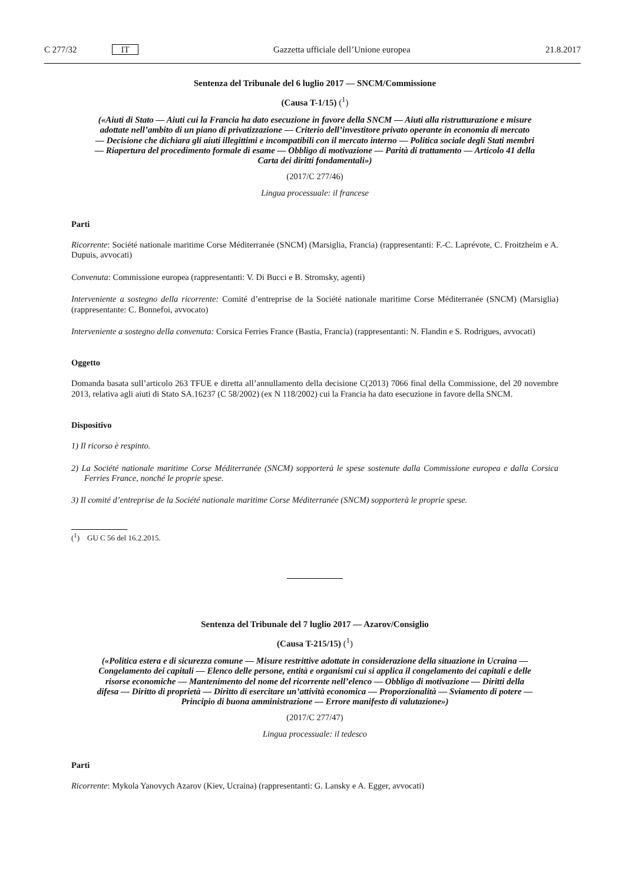C 277/32 IT Gazzetta ufficiale dell’Unione europea 21.8.2017
Sentenza del Tribunale del 6 luglio 2017 — SNCM/Commissione
(Causa T-1/15) (<sup>1</sup>)
(«Aiuti di Stato — Aiuti cui la Francia ha dato esecuzione in favore della SNCM — Aiuti alla ristrutturazione e misure adottate nell’ambito di un piano di privatizzazione — Criterio dell’investitore privato operante in economia di mercato — Decisione che dichiara gli aiuti illegittimi e incompatibili con il mercato interno — Politica sociale degli Stati membri — Riapertura del procedimento formale di esame — Obbligo di motivazione — Parità di trattamento — Articolo 41 della Carta dei diritti fondamentali»)
(2017/C 277/46)
Lingua processuale: il francese
Parti
Ricorrente: Société nationale maritime Corse Méditerranée (SNCM) (Marsiglia, Francia) (rappresentanti: F.-C. Laprévote, C. Froitzheim e A. Dupuis, avvocati)
Convenuta: Commissione europea (rappresentanti: V. Di Bucci e B. Stromsky, agenti)
Interveniente a sostegno della ricorrente: Comité d’entreprise de la Société nationale maritime Corse Méditerranée (SNCM) (Marsiglia) (rappresentante: C. Bonnefoi, avvocato)
Interveniente a sostegno della convenuta: Corsica Ferries France (Bastia, Francia) (rappresentanti: N. Flandin e S. Rodrigues, avvocati)
Oggetto
Domanda basata sull’articolo 263 TFUE e diretta all’annullamento della decisione C(2013) 7066 final della Commissione, del 20 novembre 2013, relativa agli aiuti di Stato SA.16237 (C 58/2002) (ex N 118/2002) cui la Francia ha dato esecuzione in favore della SNCM.
Dispositivo
1) Il ricorso è respinto.
2) La Société nationale maritime Corse Méditerranée (SNCM) sopporterà le spese sostenute dalla Commissione europea e dalla Corsica Ferries France, nonché le proprie spese.
3) Il comité d’entreprise de la Société nationale maritime Corse Méditerranée (SNCM) sopporterà le proprie spese.
(<sup>1</sup>) GU C 56 del 16.2.2015.
Sentenza del Tribunale del 7 luglio 2017 — Azarov/Consiglio
(Causa T-215/15) (<sup>1</sup>)
(«Politica estera e di sicurezza comune — Misure restrittive adottate in considerazione della situazione in Ucraina — Congelamento dei capitali — Elenco delle persone, entità e organismi cui si applica il congelamento dei capitali e delle risorse economiche — Mantenimento del nome del ricorrente nell’elenco — Obbligo di motivazione — Diritti della difesa — Diritto di proprietà — Diritto di esercitare un’attività economica — Proporzionalità — Sviamento di potere — Principio di buona amministrazione — Errore manifesto di valutazione»)
(2017/C 277/47)
Lingua processuale: il tedesco
Parti
Ricorrente: Mykola Yanovych Azarov (Kiev, Ucraina) (rappresentanti: G. Lansky e A. Egger, avvocati)